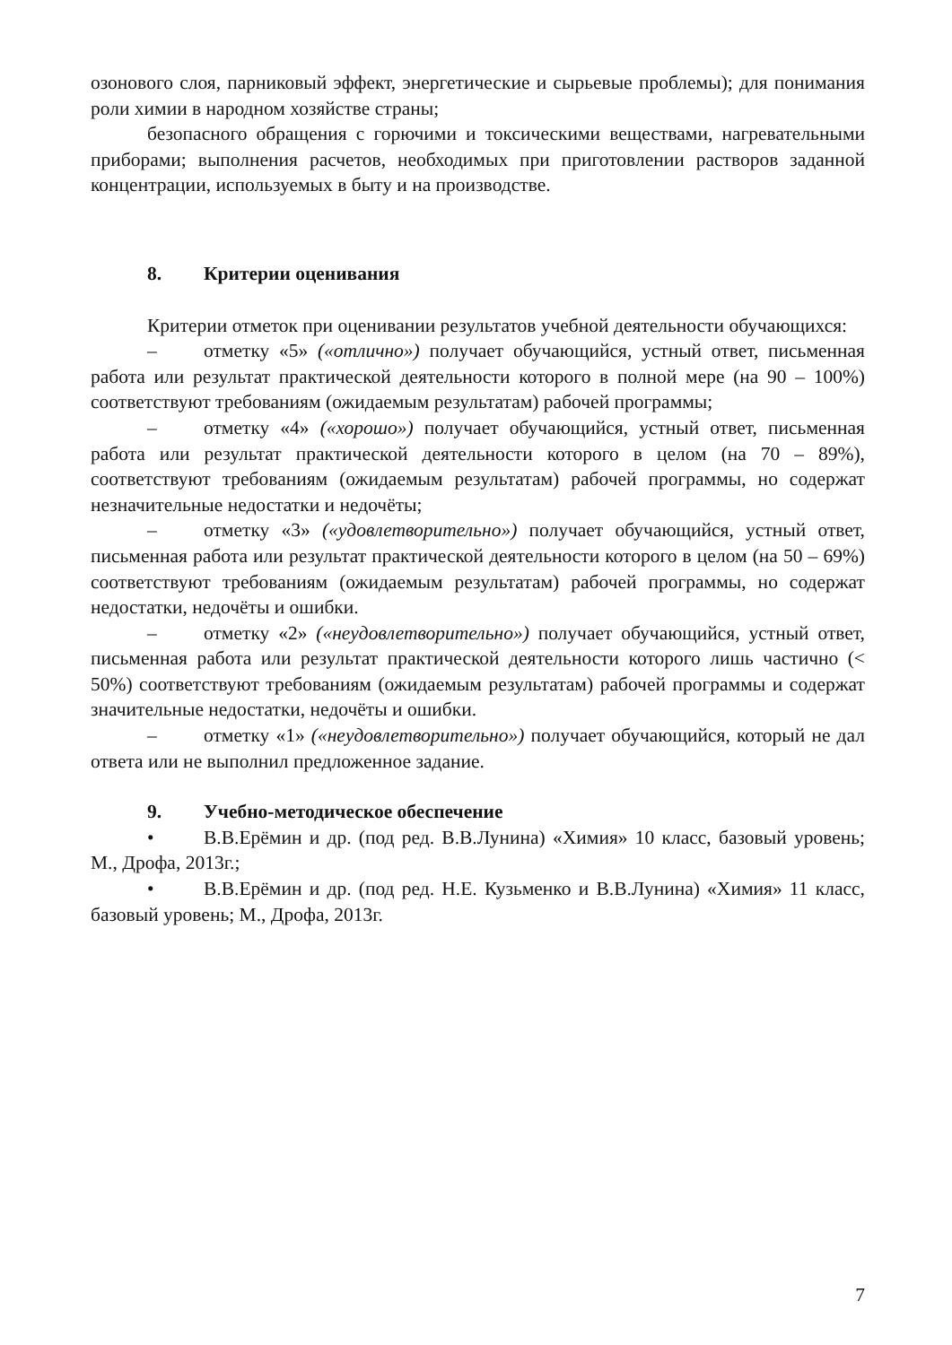озонового слоя, парниковый эффект, энергетические и сырьевые проблемы); для понимания роли химии в народном хозяйстве страны;
безопасного обращения с горючими и токсическими веществами, нагревательными приборами; выполнения расчетов, необходимых при приготовлении растворов заданной концентрации, используемых в быту и на производстве.
8. Критерии оценивания
Критерии отметок при оценивании результатов учебной деятельности обучающихся:
– отметку «5» («отлично») получает обучающийся, устный ответ, письменная работа или результат практической деятельности которого в полной мере (на 90 – 100%) соответствуют требованиям (ожидаемым результатам) рабочей программы;
– отметку «4» («хорошо») получает обучающийся, устный ответ, письменная работа или результат практической деятельности которого в целом (на 70 – 89%), соответствуют требованиям (ожидаемым результатам) рабочей программы, но содержат незначительные недостатки и недочёты;
– отметку «3» («удовлетворительно») получает обучающийся, устный ответ, письменная работа или результат практической деятельности которого в целом (на 50 – 69%) соответствуют требованиям (ожидаемым результатам) рабочей программы, но содержат недостатки, недочёты и ошибки.
– отметку «2» («неудовлетворительно») получает обучающийся, устный ответ, письменная работа или результат практической деятельности которого лишь частично (< 50%) соответствуют требованиям (ожидаемым результатам) рабочей программы и содержат значительные недостатки, недочёты и ошибки.
– отметку «1» («неудовлетворительно») получает обучающийся, который не дал ответа или не выполнил предложенное задание.
9. Учебно-методическое обеспечение
• В.В.Ерёмин и др. (под ред. В.В.Лунина) «Химия» 10 класс, базовый уровень; М., Дрофа, 2013г.;
• В.В.Ерёмин и др. (под ред. Н.Е. Кузьменко и В.В.Лунина) «Химия» 11 класс, базовый уровень; М., Дрофа, 2013г.
7